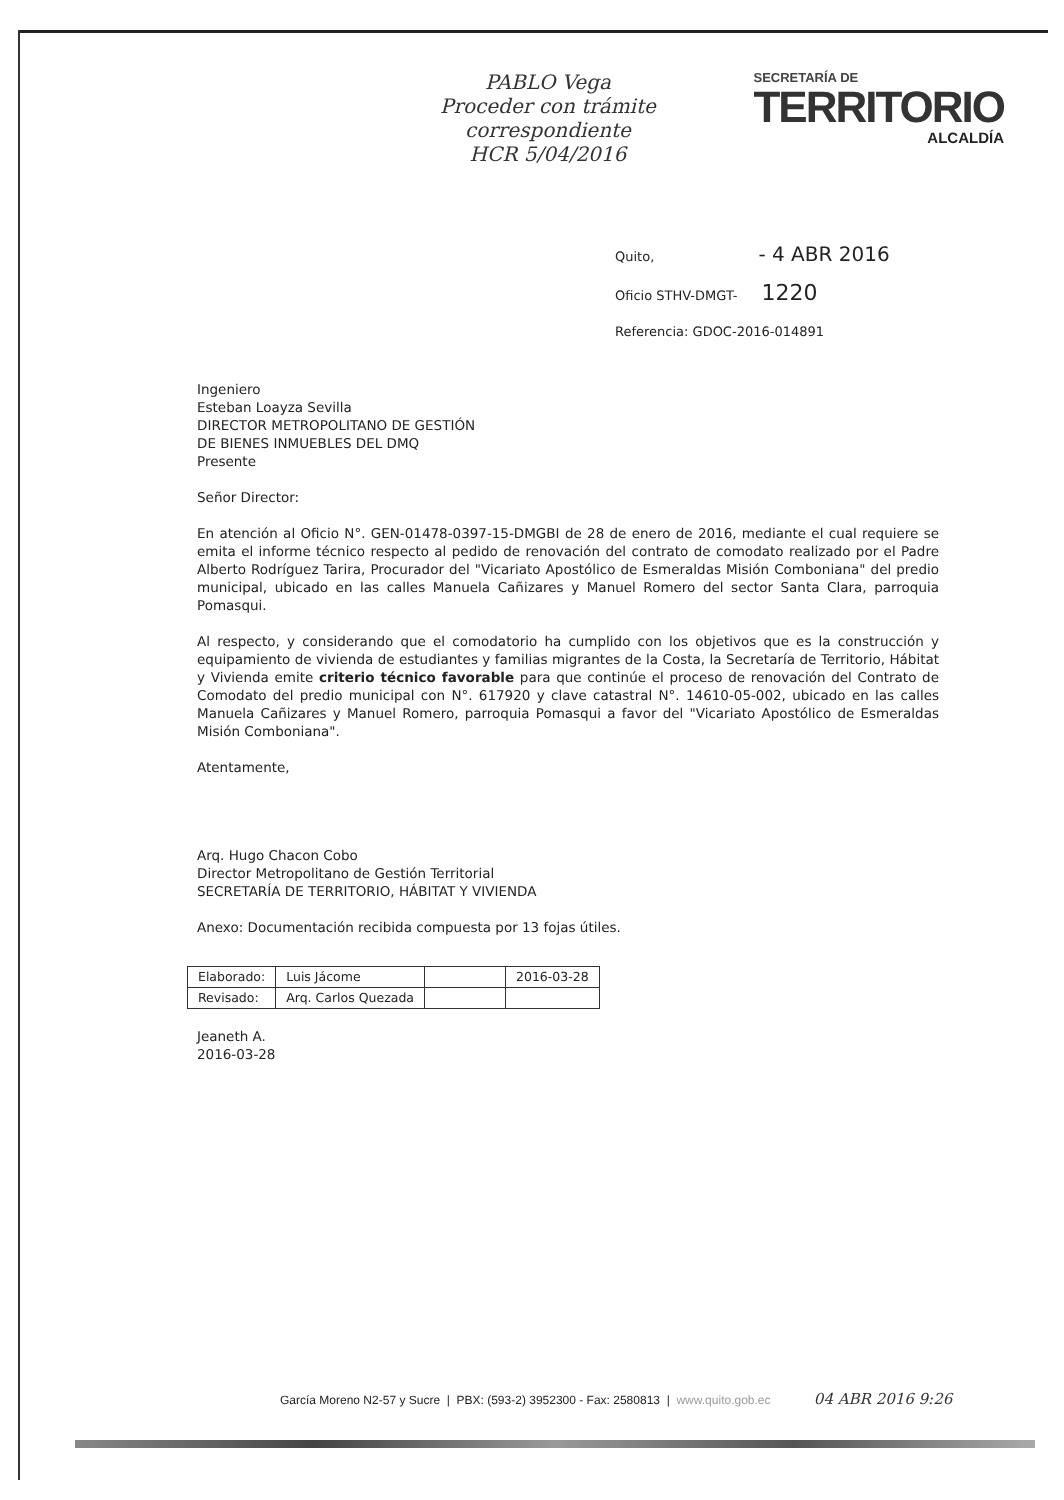PABLO Vega
Proceder con trámite
correspondiente
HCR 5/04/2016
SECRETARÍA DE
TERRITORIO
ALCALDÍA
Quito, - 4 ABR 2016
Oficio STHV-DMGT- 1220
Referencia: GDOC-2016-014891
Ingeniero
Esteban Loayza Sevilla
DIRECTOR METROPOLITANO DE GESTIÓN
DE BIENES INMUEBLES DEL DMQ
Presente
Señor Director:
En atención al Oficio N°. GEN-01478-0397-15-DMGBI de 28 de enero de 2016, mediante el cual requiere se emita el informe técnico respecto al pedido de renovación del contrato de comodato realizado por el Padre Alberto Rodríguez Tarira, Procurador del "Vicariato Apostólico de Esmeraldas Misión Comboniana" del predio municipal, ubicado en las calles Manuela Cañizares y Manuel Romero del sector Santa Clara, parroquia Pomasqui.
Al respecto, y considerando que el comodatorio ha cumplido con los objetivos que es la construcción y equipamiento de vivienda de estudiantes y familias migrantes de la Costa, la Secretaría de Territorio, Hábitat y Vivienda emite criterio técnico favorable para que continúe el proceso de renovación del Contrato de Comodato del predio municipal con N°. 617920 y clave catastral N°. 14610-05-002, ubicado en las calles Manuela Cañizares y Manuel Romero, parroquia Pomasqui a favor del "Vicariato Apostólico de Esmeraldas Misión Comboniana".
Atentamente,
Arq. Hugo Chacon Cobo
Director Metropolitano de Gestión Territorial
SECRETARÍA DE TERRITORIO, HÁBITAT Y VIVIENDA
Anexo: Documentación recibida compuesta por 13 fojas útiles.
| Elaborado: | Luis Jácome | | 2016-03-28 |
| Revisado: | Arq. Carlos Quezada | | |
Jeaneth A.
2016-03-28
García Moreno N2-57 y Sucre | PBX: (593-2) 3952300 - Fax: 2580813 | www.quito.gob.ec 04 ABR 2016 9:26